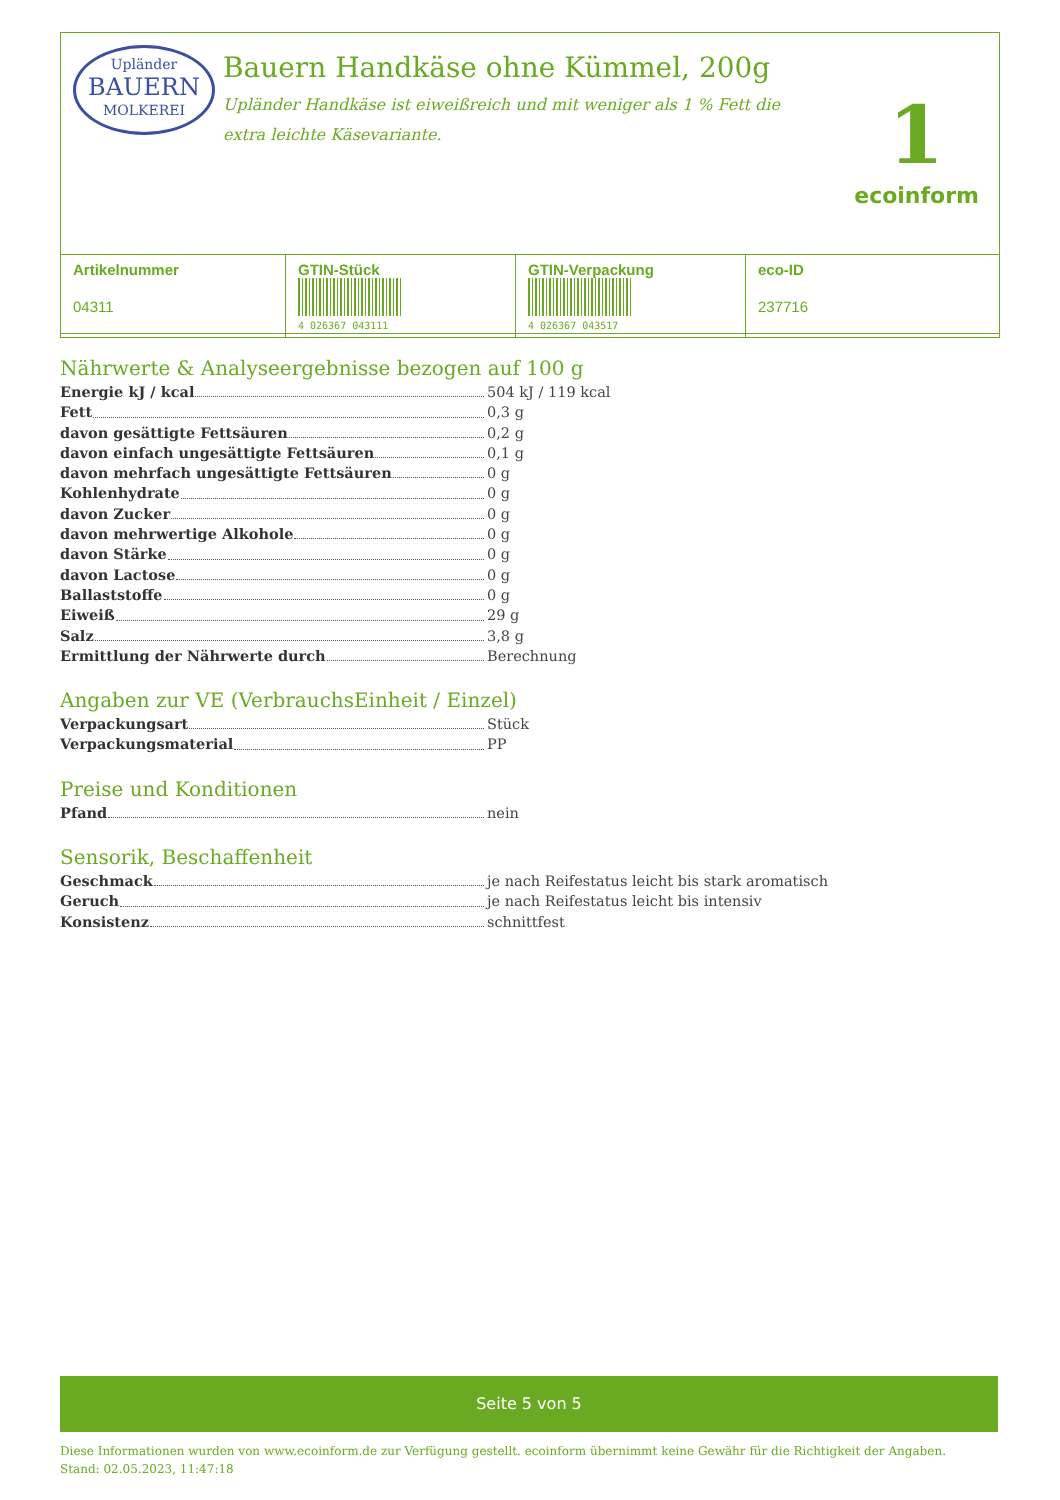Upländer
BAUERN
MOLKEREI
Bauern Handkäse ohne Kümmel, 200g
Upländer Handkäse ist eiweißreich und mit weniger als 1 % Fett die extra leichte Käsevariante.
1
ecoinform
| Artikelnummer 04311 | GTIN-Stück 4 026367 043111 | GTIN-Verpackung 4 026367 043517 | eco-ID 237716 |
Nährwerte & Analyseergebnisse bezogen auf 100 g
Energie kJ / kcal 504 kJ / 119 kcal
Fett 0,3 g
davon gesättigte Fettsäuren 0,2 g
davon einfach ungesättigte Fettsäuren 0,1 g
davon mehrfach ungesättigte Fettsäuren 0 g
Kohlenhydrate 0 g
davon Zucker 0 g
davon mehrwertige Alkohole 0 g
davon Stärke 0 g
davon Lactose 0 g
Ballaststoffe 0 g
Eiweiß 29 g
Salz 3,8 g
Ermittlung der Nährwerte durch Berechnung
Angaben zur VE (VerbrauchsEinheit / Einzel)
Verpackungsart Stück
Verpackungsmaterial PP
Preise und Konditionen
Pfand nein
Sensorik, Beschaffenheit
Geschmack je nach Reifestatus leicht bis stark aromatisch
Geruch je nach Reifestatus leicht bis intensiv
Konsistenz schnittfest
Seite 5 von 5
Diese Informationen wurden von www.ecoinform.de zur Verfügung gestellt. ecoinform übernimmt keine Gewähr für die Richtigkeit der Angaben.
Stand: 02.05.2023, 11:47:18